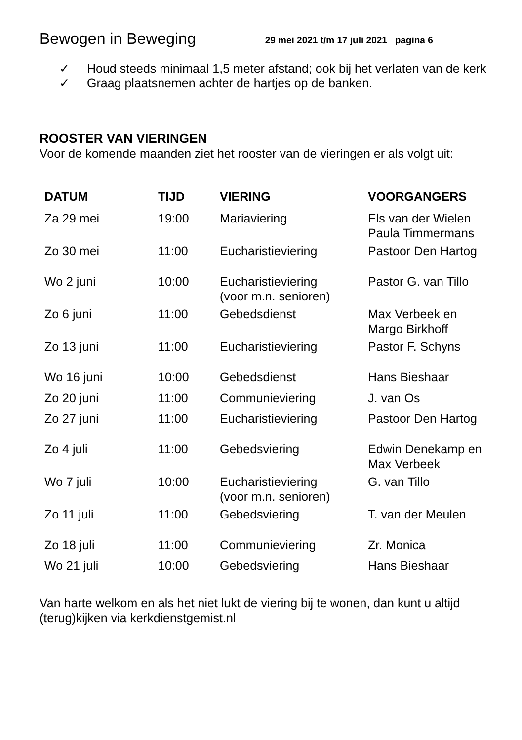Bewogen in Beweging
29 mei 2021 t/m 17 juli 2021 pagina 6
✓ Houd steeds minimaal 1,5 meter afstand; ook bij het verlaten van de kerk
✓ Graag plaatsnemen achter de hartjes op de banken.
ROOSTER VAN VIERINGEN
Voor de komende maanden ziet het rooster van de vieringen er als volgt uit:
| DATUM | TIJD | VIERING | VOORGANGERS |
| --- | --- | --- | --- |
| Za 29 mei | 19:00 | Mariaviering | Els van der Wielen Paula Timmermans |
| Zo 30 mei | 11:00 | Eucharistieviering | Pastoor Den Hartog |
| Wo 2 juni | 10:00 | Eucharistieviering (voor m.n. senioren) | Pastor G. van Tillo |
| Zo 6 juni | 11:00 | Gebedsdienst | Max Verbeek en Margo Birkhoff |
| Zo 13 juni | 11:00 | Eucharistieviering | Pastor F. Schyns |
| Wo 16 juni | 10:00 | Gebedsdienst | Hans Bieshaar |
| Zo 20 juni | 11:00 | Communieviering | J. van Os |
| Zo 27 juni | 11:00 | Eucharistieviering | Pastoor Den Hartog |
| Zo 4 juli | 11:00 | Gebedsviering | Edwin Denekamp en Max Verbeek |
| Wo 7 juli | 10:00 | Eucharistieviering (voor m.n. senioren) | G. van Tillo |
| Zo 11 juli | 11:00 | Gebedsviering | T. van der Meulen |
| Zo 18 juli | 11:00 | Communieviering | Zr. Monica |
| Wo 21 juli | 10:00 | Gebedsviering | Hans Bieshaar |
Van harte welkom en als het niet lukt de viering bij te wonen, dan kunt u altijd (terug)kijken via kerkdienstgemist.nl